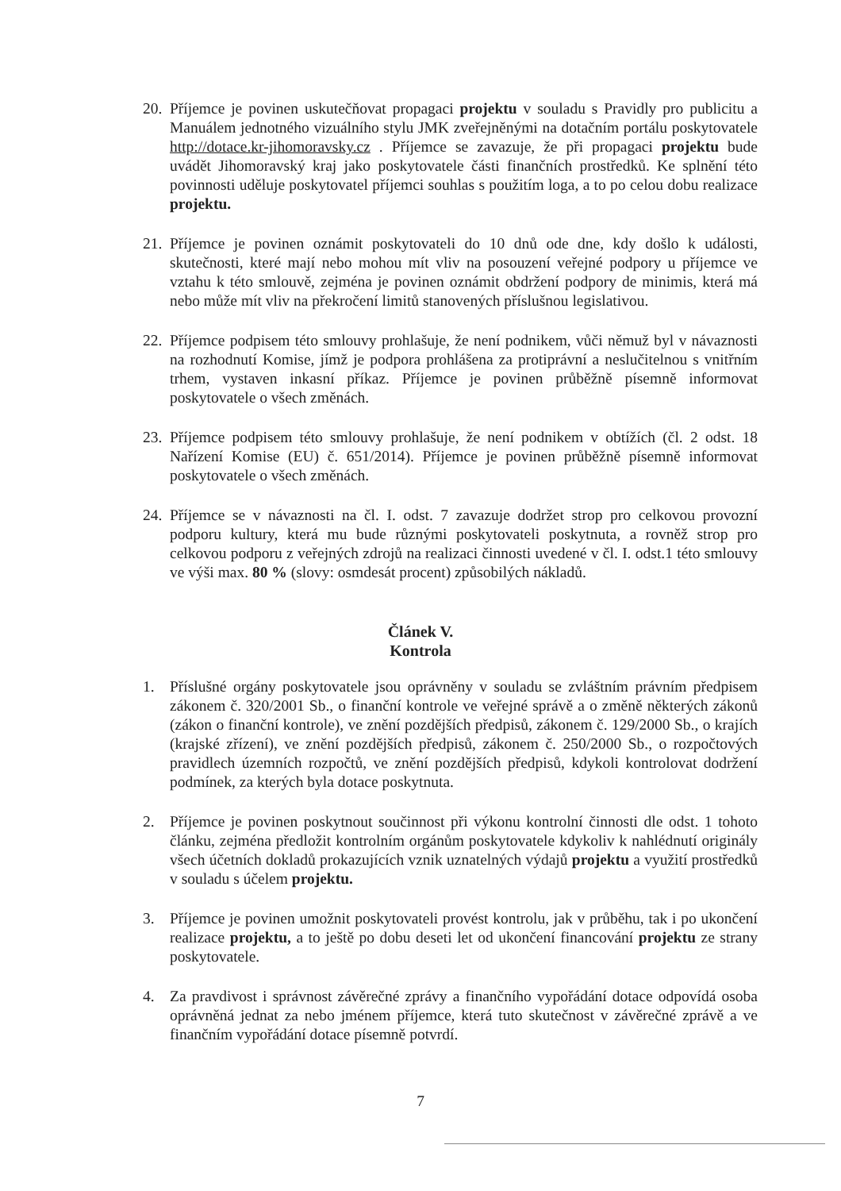20.
Příjemce je povinen uskutečňovat propagaci projektu v souladu s Pravidly pro publicitu a Manuálem jednotného vizuálního stylu JMK zveřejněnými na dotačním portálu poskytovatele http://dotace.kr-jihomoravsky.cz . Příjemce se zavazuje, že při propagaci projektu bude uvádět Jihomoravský kraj jako poskytovatele části finančních prostředků. Ke splnění této povinnosti uděluje poskytovatel příjemci souhlas s použitím loga, a to po celou dobu realizace projektu.
21.
Příjemce je povinen oznámit poskytovateli do 10 dnů ode dne, kdy došlo k události, skutečnosti, které mají nebo mohou mít vliv na posouzení veřejné podpory u příjemce ve vztahu k této smlouvě, zejména je povinen oznámit obdržení podpory de minimis, která má nebo může mít vliv na překročení limitů stanovených příslušnou legislativou.
22.
Příjemce podpisem této smlouvy prohlašuje, že není podnikem, vůči němuž byl v návaznosti na rozhodnutí Komise, jímž je podpora prohlášena za protiprávní a neslučitelnou s vnitřním trhem, vystaven inkasní příkaz. Příjemce je povinen průběžně písemně informovat poskytovatele o všech změnách.
23.
Příjemce podpisem této smlouvy prohlašuje, že není podnikem v obtížích (čl. 2 odst. 18 Nařízení Komise (EU) č. 651/2014). Příjemce je povinen průběžně písemně informovat poskytovatele o všech změnách.
24.
Příjemce se v návaznosti na čl. I. odst. 7 zavazuje dodržet strop pro celkovou provozní podporu kultury, která mu bude různými poskytovateli poskytnuta, a rovněž strop pro celkovou podporu z veřejných zdrojů na realizaci činnosti uvedené v čl. I. odst.1 této smlouvy ve výši max. 80 % (slovy: osmdesát procent) způsobilých nákladů.
Článek V.
Kontrola
1. Příslušné orgány poskytovatele jsou oprávněny v souladu se zvláštním právním předpisem zákonem č. 320/2001 Sb., o finanční kontrole ve veřejné správě a o změně některých zákonů (zákon o finanční kontrole), ve znění pozdějších předpisů, zákonem č. 129/2000 Sb., o krajích (krajské zřízení), ve znění pozdějších předpisů, zákonem č. 250/2000 Sb., o rozpočtových pravidlech územních rozpočtů, ve znění pozdějších předpisů, kdykoli kontrolovat dodržení podmínek, za kterých byla dotace poskytnuta.
2. Příjemce je povinen poskytnout součinnost při výkonu kontrolní činnosti dle odst. 1 tohoto článku, zejména předložit kontrolním orgánům poskytovatele kdykoliv k nahlédnutí originály všech účetních dokladů prokazujících vznik uznatelných výdajů projektu a využití prostředků v souladu s účelem projektu.
3. Příjemce je povinen umožnit poskytovateli provést kontrolu, jak v průběhu, tak i po ukončení realizace projektu, a to ještě po dobu deseti let od ukončení financování projektu ze strany poskytovatele.
4. Za pravdivost i správnost závěrečné zprávy a finančního vypořádání dotace odpovídá osoba oprávněná jednat za nebo jménem příjemce, která tuto skutečnost v závěrečné zprávě a ve finančním vypořádání dotace písemně potvrdí.
7